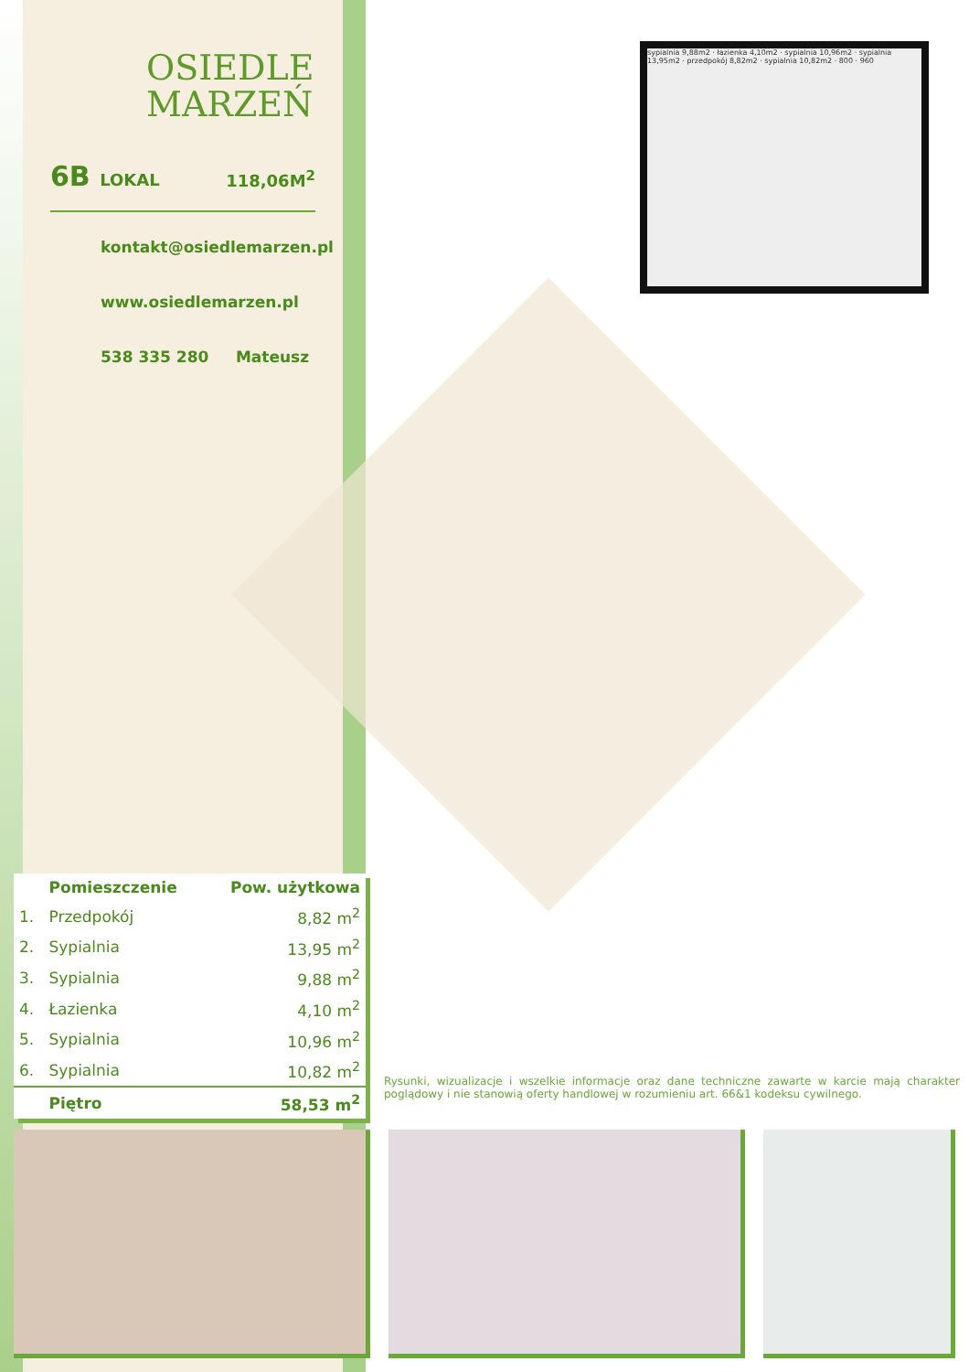OSIEDLE
MARZEŃ
6B LOKAL
118,06M<sup>2</sup>
kontakt@osiedlemarzen.pl
www.osiedlemarzen.pl
538 335 280 Mateusz
sypialnia 9,88m2 · łazienka 4,10m2 · sypialnia 10,96m2 · sypialnia 13,95m2 · przedpokój 8,82m2 · sypialnia 10,82m2 · 800 · 960
| | Pomieszczenie | Pow. użytkowa |
| --- | --- | --- |
| 1. | Przedpokój | 8,82 m<sup>2</sup> |
| 2. | Sypialnia | 13,95 m<sup>2</sup> |
| 3. | Sypialnia | 9,88 m<sup>2</sup> |
| 4. | Łazienka | 4,10 m<sup>2</sup> |
| 5. | Sypialnia | 10,96 m<sup>2</sup> |
| 6. | Sypialnia | 10,82 m<sup>2</sup> |
| | Piętro | 58,53 m<sup>2</sup> |
Rysunki, wizualizacje i wszelkie informacje oraz dane techniczne zawarte w karcie mają charakter poglądowy i nie stanowią oferty handlowej w rozumieniu art. 66&1 kodeksu cywilnego.